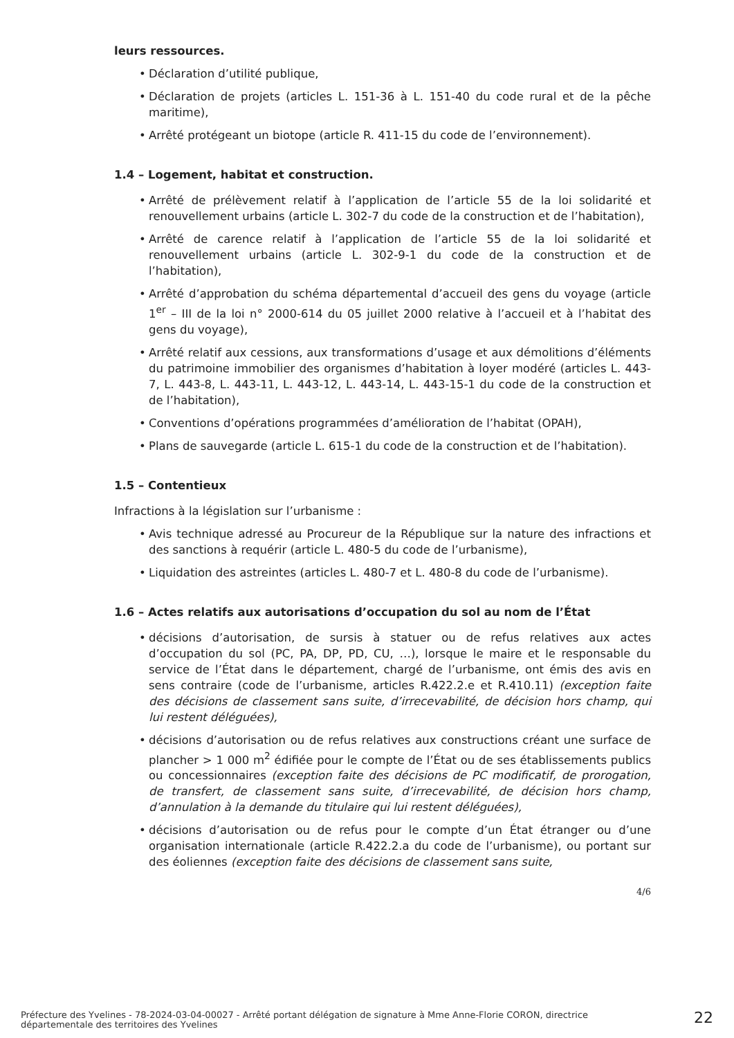leurs ressources.
• Déclaration d’utilité publique,
• Déclaration de projets (articles L. 151-36 à L. 151-40 du code rural et de la pêche maritime),
• Arrêté protégeant un biotope (article R. 411-15 du code de l’environnement).
1.4 – Logement, habitat et construction.
• Arrêté de prélèvement relatif à l’application de l’article 55 de la loi solidarité et renouvellement urbains (article L. 302-7 du code de la construction et de l’habitation),
• Arrêté de carence relatif à l’application de l’article 55 de la loi solidarité et renouvellement urbains (article L. 302-9-1 du code de la construction et de l’habitation),
• Arrêté d’approbation du schéma départemental d’accueil des gens du voyage (article 1<sup>er</sup> – III de la loi n° 2000-614 du 05 juillet 2000 relative à l’accueil et à l’habitat des gens du voyage),
• Arrêté relatif aux cessions, aux transformations d’usage et aux démolitions d’éléments du patrimoine immobilier des organismes d’habitation à loyer modéré (articles L. 443-7, L. 443-8, L. 443-11, L. 443-12, L. 443-14, L. 443-15-1 du code de la construction et de l’habitation),
• Conventions d’opérations programmées d’amélioration de l’habitat (OPAH),
• Plans de sauvegarde (article L. 615-1 du code de la construction et de l’habitation).
1.5 – Contentieux
Infractions à la législation sur l’urbanisme :
• Avis technique adressé au Procureur de la République sur la nature des infractions et des sanctions à requérir (article L. 480-5 du code de l’urbanisme),
• Liquidation des astreintes (articles L. 480-7 et L. 480-8 du code de l’urbanisme).
1.6 – Actes relatifs aux autorisations d’occupation du sol au nom de l’État
• décisions d’autorisation, de sursis à statuer ou de refus relatives aux actes d’occupation du sol (PC, PA, DP, PD, CU, …), lorsque le maire et le responsable du service de l’État dans le département, chargé de l’urbanisme, ont émis des avis en sens contraire (code de l’urbanisme, articles R.422.2.e et R.410.11) (exception faite des décisions de classement sans suite, d’irrecevabilité, de décision hors champ, qui lui restent déléguées),
• décisions d’autorisation ou de refus relatives aux constructions créant une surface de plancher > 1 000 m<sup>2</sup> édifiée pour le compte de l’État ou de ses établissements publics ou concessionnaires (exception faite des décisions de PC modificatif, de prorogation, de transfert, de classement sans suite, d’irrecevabilité, de décision hors champ, d’annulation à la demande du titulaire qui lui restent déléguées),
• décisions d’autorisation ou de refus pour le compte d’un État étranger ou d’une organisation internationale (article R.422.2.a du code de l’urbanisme), ou portant sur des éoliennes (exception faite des décisions de classement sans suite,
4/6
Préfecture des Yvelines - 78-2024-03-04-00027 - Arrêté portant délégation de signature à Mme Anne-Florie CORON, directrice départementale des territoires des Yvelines
22